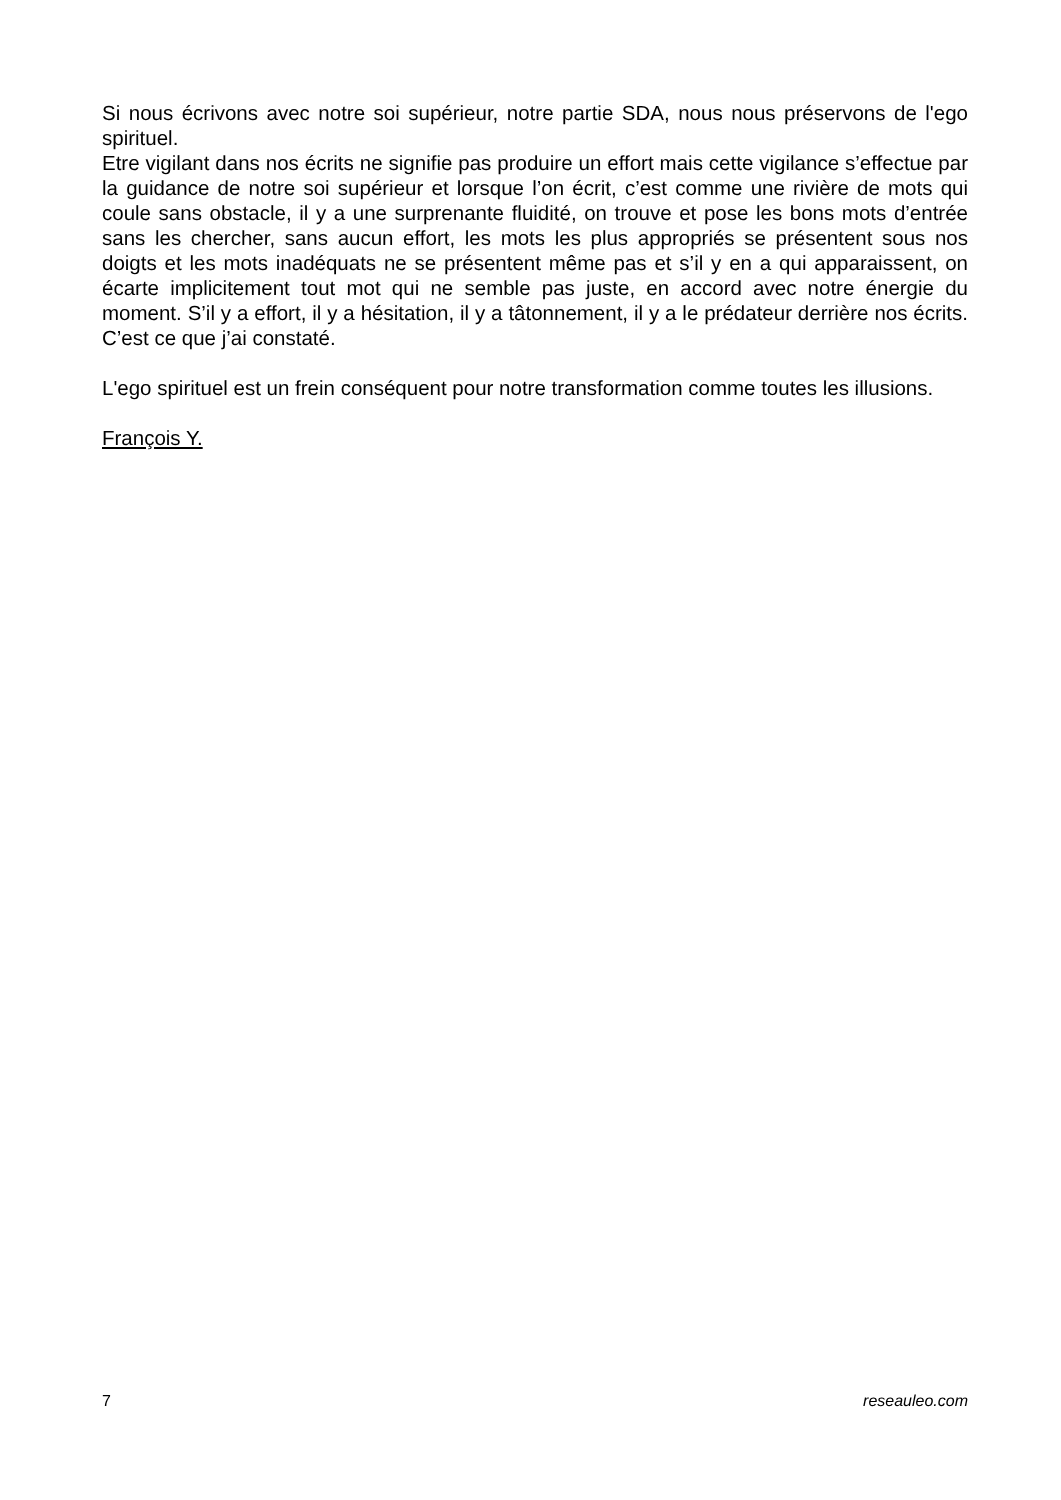Si nous écrivons avec notre soi supérieur, notre partie SDA, nous nous préservons de l'ego spirituel.
Etre vigilant dans nos écrits ne signifie pas produire un effort mais cette vigilance s’effectue par la guidance de notre soi supérieur et lorsque l’on écrit, c’est comme une rivière de mots qui coule sans obstacle, il y a une surprenante fluidité, on trouve et pose les bons mots d’entrée sans les chercher, sans aucun effort, les mots les plus appropriés se présentent sous nos doigts et les mots inadéquats ne se présentent même pas et s’il y en a qui apparaissent, on écarte implicitement tout mot qui ne semble pas juste, en accord avec notre énergie du moment. S’il y a effort, il y a hésitation, il y a tâtonnement, il y a le prédateur derrière nos écrits. C’est ce que j’ai constaté.
L'ego spirituel est un frein conséquent pour notre transformation comme toutes les illusions.
François Y.
7 reseauleo.com